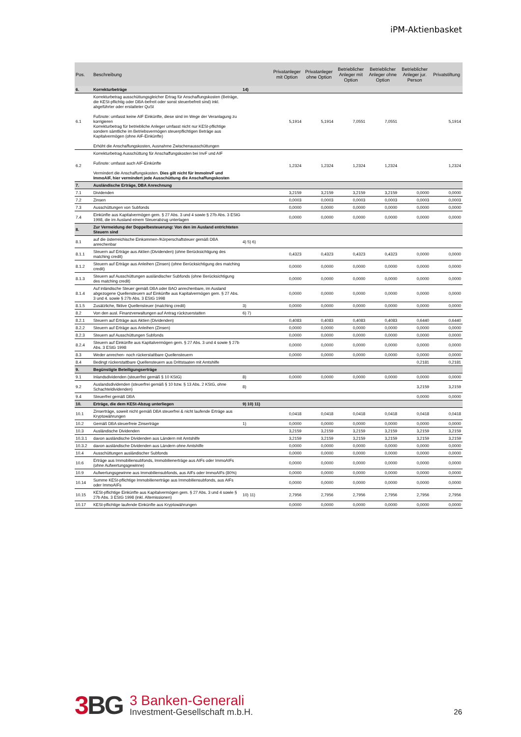iPM-Aktienbasket
| Pos. | Beschreibung | | Privatanleger mit Option | Privatanleger ohne Option | Betrieblicher Anleger mit Option | Betrieblicher Anleger ohne Option | Betrieblicher Anleger jur. Person | Privatstiftung |
| --- | --- | --- | --- | --- | --- | --- | --- | --- |
| 6. | Korrekturbeträge | 14) | | | | | | |
| 6.1 | Korrekturbetrag ausschüttungsgleicher Ertrag für Anschaffungskosten (Beträge, die KESt-pflichtig oder DBA-befreit oder sonst steuerbefreit sind) inkl. abgeführter oder erstatteter QuSt Fußnote: umfasst keine AIF Einkünfte, diese sind im Wege der Veranlagung zu korrigieren Korrekturbetrag für betriebliche Anleger umfasst nicht nur KESt-pflichtige sondern sämtliche im Betriebsvermögen steuerpflichtigen Beträge aus Kapitalvermögen (ohne AIF-Einkünfte) Erhöht die Anschaffungskosten, Ausnahme Zwischenausschüttungen | | 5,1914 | 5,1914 | 7,0551 | 7,0551 | | 5,1914 |
| 6.2 | Korrekturbetrag Ausschüttung für Anschaffungskosten bei InvF und AIF Fußnote: umfasst auch AIF-Einkünfte Vermindert die Anschaffungskosten. Dies gilt nicht für ImmoInvF und ImmoAIF, hier vermindert jede Ausschüttung die Anschaffungskosten | | 1,2324 | 1,2324 | 1,2324 | 1,2324 | | 1,2324 |
| 7. | Ausländische Erträge, DBA Anrechnung | | | | | | | |
| 7.1 | Dividenden | | 3,2159 | 3,2159 | 3,2159 | 3,2159 | 0,0000 | 0,0000 |
| 7.2 | Zinsen | | 0,0003 | 0,0003 | 0,0003 | 0,0003 | 0,0003 | 0,0003 |
| 7.3 | Ausschüttungen von Subfonds | | 0,0000 | 0,0000 | 0,0000 | 0,0000 | 0,0000 | 0,0000 |
| 7.4 | Einkünfte aus Kapitalvermögen gem. § 27 Abs. 3 und 4 sowie § 27b Abs. 3 EStG 1998, die im Ausland einem Steuerabzug unterlagen | | 0,0000 | 0,0000 | 0,0000 | 0,0000 | 0,0000 | 0,0000 |
| 8. | Zur Vermeidung der Doppelbesteuerung: Von den im Ausland entrichteten Steuern sind | | | | | | | |
| 8.1 | auf die österreichische Einkommen-/Körperschaftsteuer gemäß DBA anrechenbar | 4) 5) 6) | | | | | | |
| 8.1.1 | Steuern auf Erträge aus Aktien (Dividenden) (ohne Berücksichtigung des matching credit) | | 0,4323 | 0,4323 | 0,4323 | 0,4323 | 0,0000 | 0,0000 |
| 8.1.2 | Steuern auf Erträge aus Anleihen (Zinsen) (ohne Berücksichtigung des matching credit) | | 0,0000 | 0,0000 | 0,0000 | 0,0000 | 0,0000 | 0,0000 |
| 8.1.3 | Steuern auf Ausschüttungen ausländischer Subfonds (ohne Berücksichtigung des matching credit) | | 0,0000 | 0,0000 | 0,0000 | 0,0000 | 0,0000 | 0,0000 |
| 8.1.4 | Auf inländische Steuer gemäß DBA oder BAO anrechenbare, im Ausland abgezogene Quellensteuern auf Einkünfte aus Kapitalvermögen gem. § 27 Abs. 3 und 4. sowie § 27b Abs. 3 EStG 1998 | | 0,0000 | 0,0000 | 0,0000 | 0,0000 | 0,0000 | 0,0000 |
| 8.1.5 | Zusätzliche, fiktive Quellensteuer (matching credit) | 3) | 0,0000 | 0,0000 | 0,0000 | 0,0000 | 0,0000 | 0,0000 |
| 8.2 | Von den ausl. Finanzverwaltungen auf Antrag rückzuerstatten | 6) 7) | | | | | | |
| 8.2.1 | Steuern auf Erträge aus Aktien (Dividenden) | | 0,4083 | 0,4083 | 0,4083 | 0,4083 | 0,6440 | 0,6440 |
| 8.2.2 | Steuern auf Erträge aus Anleihen (Zinsen) | | 0,0000 | 0,0000 | 0,0000 | 0,0000 | 0,0000 | 0,0000 |
| 8.2.3 | Steuern auf Ausschüttungen Subfonds | | 0,0000 | 0,0000 | 0,0000 | 0,0000 | 0,0000 | 0,0000 |
| 8.2.4 | Steuern auf Einkünfte aus Kapitalvermögen gem. § 27 Abs. 3 und 4 sowie § 27b Abs. 3 EStG 1998 | | 0,0000 | 0,0000 | 0,0000 | 0,0000 | 0,0000 | 0,0000 |
| 8.3 | Weder anrechen- noch rückerstattbare Quellensteuern | | 0,0000 | 0,0000 | 0,0000 | 0,0000 | 0,0000 | 0,0000 |
| 8.4 | Bedingt rückerstattbare Quellensteuern aus Drittstaaten mit Amtshilfe | | | | | | 0,2181 | 0,2181 |
| 9. | Begünstigte Beteiligungserträge | | | | | | | |
| 9.1 | Inlandsdividenden (steuerfrei gemäß § 10 KStG) | 8) | 0,0000 | 0,0000 | 0,0000 | 0,0000 | 0,0000 | 0,0000 |
| 9.2 | Auslandsdividenden (steuerfrei gemäß § 10 bzw. § 13 Abs. 2 KStG, ohne Schachteldividenden) | 8) | | | | | 3,2159 | 3,2159 |
| 9.4 | Steuerfrei gemäß DBA | | | | | | 0,0000 | 0,0000 |
| 10. | Erträge, die dem KESt-Abzug unterliegen | 9) 10) 11) | | | | | | |
| 10.1 | Zinserträge, soweit nicht gemäß DBA steuerfrei & nicht laufende Erträge aus Kryptowährungen | | 0,0418 | 0,0418 | 0,0418 | 0,0418 | 0,0418 | 0,0418 |
| 10.2 | Gemäß DBA steuerfreie Zinserträge | 1) | 0,0000 | 0,0000 | 0,0000 | 0,0000 | 0,0000 | 0,0000 |
| 10.3 | Ausländische Dividenden | | 3,2159 | 3,2159 | 3,2159 | 3,2159 | 3,2159 | 3,2159 |
| 10.3.1 | davon ausländische Dividenden aus Ländern mit Amtshilfe | | 3,2159 | 3,2159 | 3,2159 | 3,2159 | 3,2159 | 3,2159 |
| 10.3.2 | davon ausländische Dividenden aus Ländern ohne Amtshilfe | | 0,0000 | 0,0000 | 0,0000 | 0,0000 | 0,0000 | 0,0000 |
| 10.4 | Ausschüttungen ausländischer Subfonds | | 0,0000 | 0,0000 | 0,0000 | 0,0000 | 0,0000 | 0,0000 |
| 10.6 | Erträge aus Immobiliensubfonds, Immobilienerträge aus AIFs oder ImmoAIFs (ohne Aufwertungsgewinne) | | 0,0000 | 0,0000 | 0,0000 | 0,0000 | 0,0000 | 0,0000 |
| 10.9 | Aufwertungsgewinne aus Immobiliensubfonds, aus AIFs oder ImmoAIFs (80%) | | 0,0000 | 0,0000 | 0,0000 | 0,0000 | 0,0000 | 0,0000 |
| 10.14 | Summe KESt-pflichtige Immobilienerträge aus Immobiliensubfonds, aus AIFs oder ImmoAIFs | | 0,0000 | 0,0000 | 0,0000 | 0,0000 | 0,0000 | 0,0000 |
| 10.15 | KESt-pflichtige Einkünfte aus Kapitalvermögen gem. § 27 Abs. 3 und 4 sowie § 27b Abs. 3 EStG 1998 (inkl. Altemissionen) | 10) 11) | 2,7956 | 2,7956 | 2,7956 | 2,7956 | 2,7956 | 2,7956 |
| 10.17 | KESt-pflichtige laufende Einkünfte aus Kryptowährungen | | 0,0000 | 0,0000 | 0,0000 | 0,0000 | 0,0000 | 0,0000 |
3BG
3 Banken-Generali
Investment-Gesellschaft m.b.H.
26